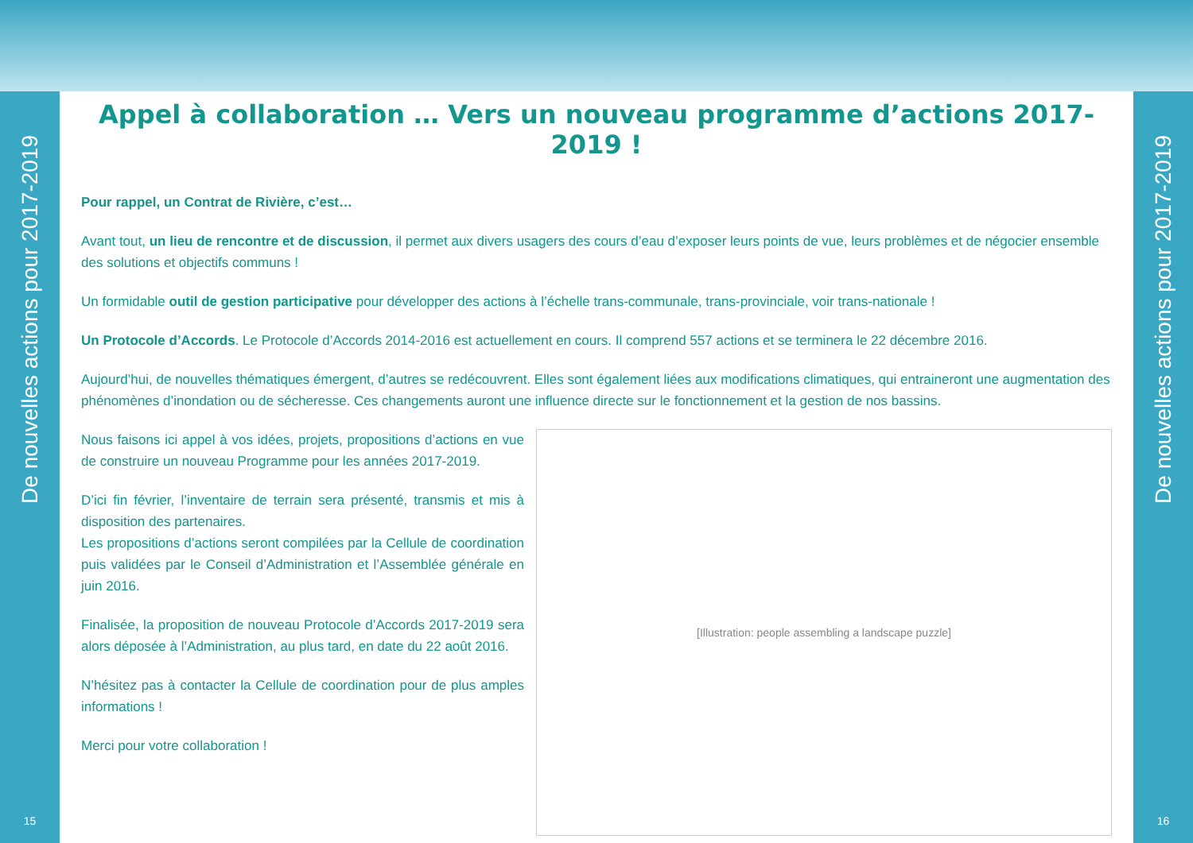De nouvelles actions pour 2017-2019
15
Appel à collaboration … Vers un nouveau programme d’actions 2017-2019 !
Pour rappel, un Contrat de Rivière, c’est…
Avant tout, un lieu de rencontre et de discussion, il permet aux divers usagers des cours d’eau d’exposer leurs points de vue, leurs problèmes et de négocier ensemble des solutions et objectifs communs !
Un formidable outil de gestion participative pour développer des actions à l’échelle trans-communale, trans-provinciale, voir trans-nationale !
Un Protocole d’Accords. Le Protocole d’Accords 2014-2016 est actuellement en cours. Il comprend 557 actions et se terminera le 22 décembre 2016.
Aujourd’hui, de nouvelles thématiques émergent, d’autres se redécouvrent. Elles sont également liées aux modifications climatiques, qui entraineront une augmentation des phénomènes d’inondation ou de sécheresse. Ces changements auront une influence directe sur le fonctionnement et la gestion de nos bassins.
Nous faisons ici appel à vos idées, projets, propositions d’actions en vue de construire un nouveau Programme pour les années 2017-2019.
D’ici fin février, l’inventaire de terrain sera présenté, transmis et mis à disposition des partenaires.
Les propositions d’actions seront compilées par la Cellule de coordination puis validées par le Conseil d’Administration et l’Assemblée générale en juin 2016.
Finalisée, la proposition de nouveau Protocole d’Accords 2017-2019 sera alors déposée à l’Administration, au plus tard, en date du 22 août 2016.
N’hésitez pas à contacter la Cellule de coordination pour de plus amples informations !
Merci pour votre collaboration !
[Illustration: people assembling a landscape puzzle]
De nouvelles actions pour 2017-2019
16